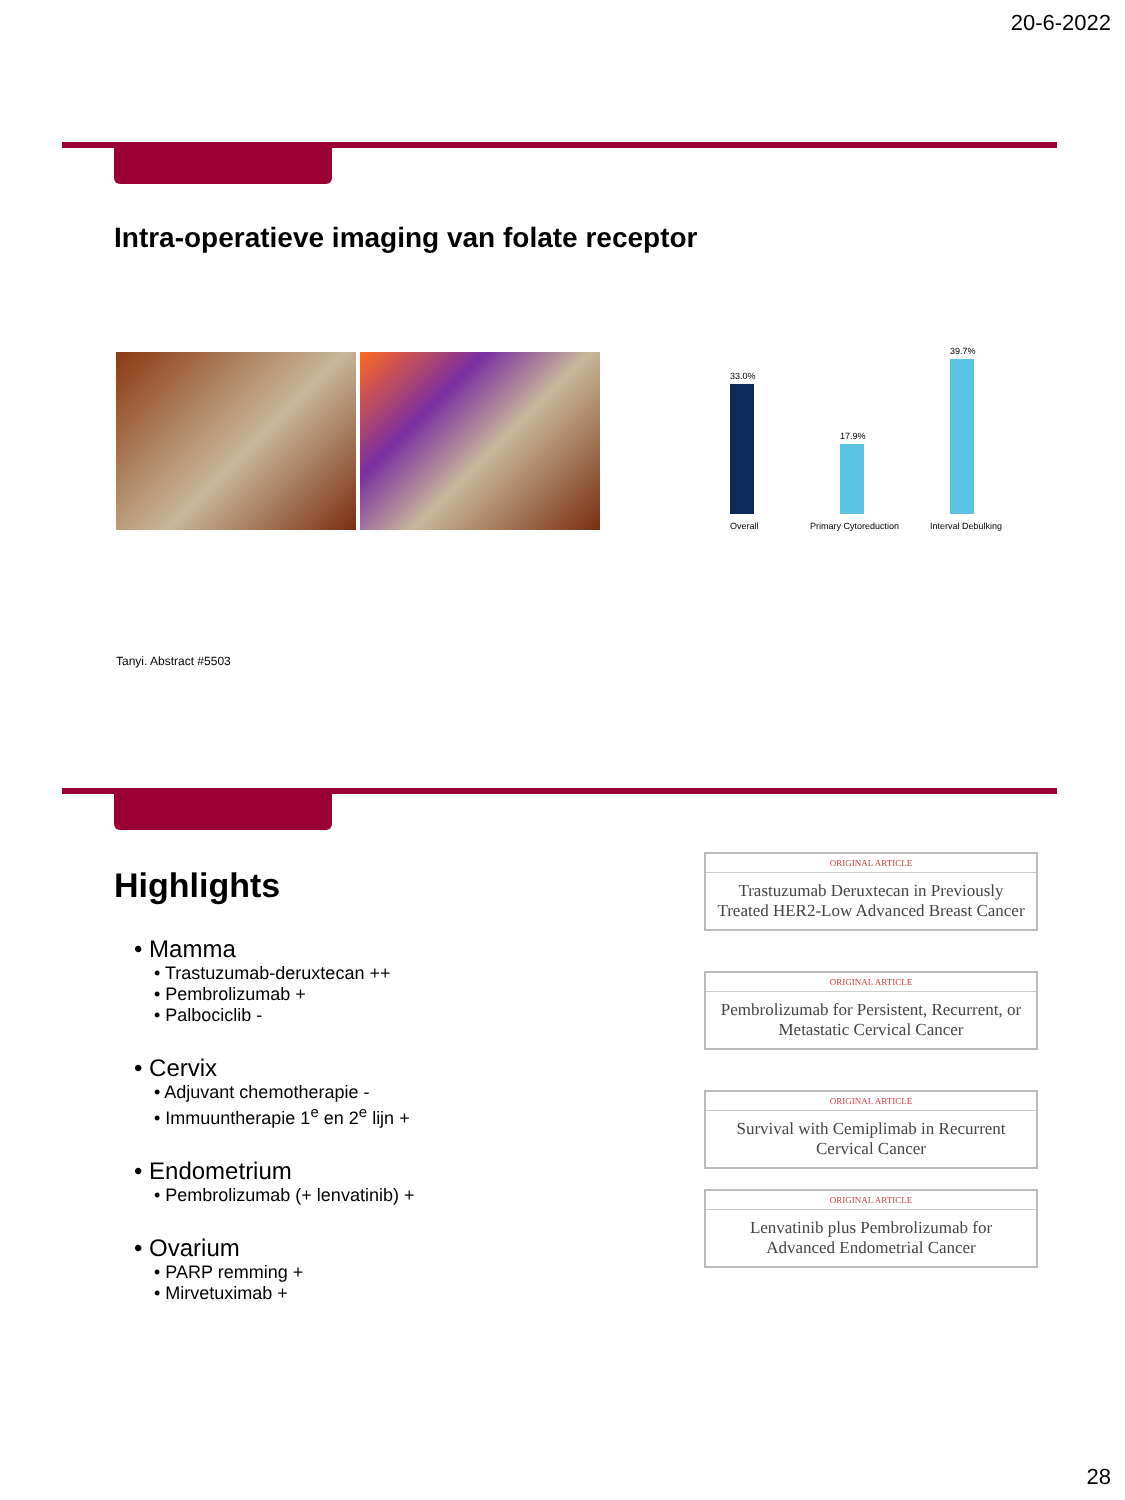20-6-2022
Intra-operatieve imaging van folate receptor
33.0%
17.9%
39.7%
Overall
Primary Cytoreduction
Interval Debulking
Tanyi. Abstract #5503
Highlights
• Mamma
• Trastuzumab-deruxtecan ++
• Pembrolizumab +
• Palbociclib -
• Cervix
• Adjuvant chemotherapie -
• Immuuntherapie 1<sup>e</sup> en 2<sup>e</sup> lijn +
• Endometrium
• Pembrolizumab (+ lenvatinib) +
• Ovarium
• PARP remming +
• Mirvetuximab +
ORIGINAL ARTICLE
Trastuzumab Deruxtecan in Previously Treated HER2-Low Advanced Breast Cancer
ORIGINAL ARTICLE
Pembrolizumab for Persistent, Recurrent, or Metastatic Cervical Cancer
ORIGINAL ARTICLE
Survival with Cemiplimab in Recurrent Cervical Cancer
ORIGINAL ARTICLE
Lenvatinib plus Pembrolizumab for Advanced Endometrial Cancer
28